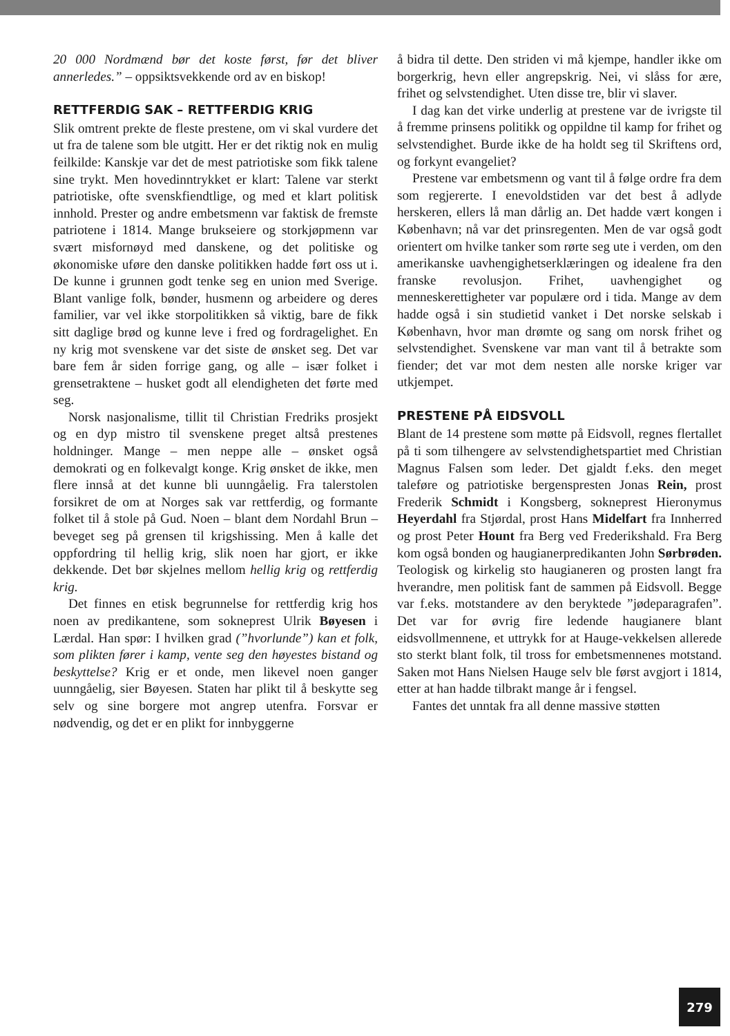20 000 Nordmænd bør det koste først, før det bliver annerledes.” – oppsiktsvekkende ord av en biskop!
RETTFERDIG SAK – RETTFERDIG KRIG
Slik omtrent prekte de fleste prestene, om vi skal vurdere det ut fra de talene som ble utgitt. Her er det riktig nok en mulig feilkilde: Kanskje var det de mest patriotiske som fikk talene sine trykt. Men hovedinntrykket er klart: Talene var sterkt patriotiske, ofte svenskfiendtlige, og med et klart politisk innhold. Prester og andre embetsmenn var faktisk de fremste patriotene i 1814. Mange brukseiere og storkjøpmenn var svært misfornøyd med danskene, og det politiske og økonomiske uføre den danske politikken hadde ført oss ut i. De kunne i grunnen godt tenke seg en union med Sverige. Blant vanlige folk, bønder, husmenn og arbeidere og deres familier, var vel ikke storpolitikken så viktig, bare de fikk sitt daglige brød og kunne leve i fred og fordragelighet. En ny krig mot svenskene var det siste de ønsket seg. Det var bare fem år siden forrige gang, og alle – især folket i grensetraktene – husket godt all elendigheten det førte med seg.
Norsk nasjonalisme, tillit til Christian Fredriks prosjekt og en dyp mistro til svenskene preget altså prestenes holdninger. Mange – men neppe alle – ønsket også demokrati og en folkevalgt konge. Krig ønsket de ikke, men flere innså at det kunne bli uunngåelig. Fra talerstolen forsikret de om at Norges sak var rettferdig, og formante folket til å stole på Gud. Noen – blant dem Nordahl Brun – beveget seg på grensen til krigshissing. Men å kalle det oppfordring til hellig krig, slik noen har gjort, er ikke dekkende. Det bør skjelnes mellom hellig krig og rettferdig krig.
Det finnes en etisk begrunnelse for rettferdig krig hos noen av predikantene, som sokneprest Ulrik Bøyesen i Lærdal. Han spør: I hvilken grad (”hvorlunde”) kan et folk, som plikten fører i kamp, vente seg den høyestes bistand og beskyttelse? Krig er et onde, men likevel noen ganger uunngåelig, sier Bøyesen. Staten har plikt til å beskytte seg selv og sine borgere mot angrep utenfra. Forsvar er nødvendig, og det er en plikt for innbyggerne
å bidra til dette. Den striden vi må kjempe, handler ikke om borgerkrig, hevn eller angrepskrig. Nei, vi slåss for ære, frihet og selvstendighet. Uten disse tre, blir vi slaver.
I dag kan det virke underlig at prestene var de ivrigste til å fremme prinsens politikk og oppildne til kamp for frihet og selvstendighet. Burde ikke de ha holdt seg til Skriftens ord, og forkynt evangeliet?
Prestene var embetsmenn og vant til å følge ordre fra dem som regjererte. I enevoldstiden var det best å adlyde herskeren, ellers lå man dårlig an. Det hadde vært kongen i København; nå var det prinsregenten. Men de var også godt orientert om hvilke tanker som rørte seg ute i verden, om den amerikanske uavhengighetserklæringen og idealene fra den franske revolusjon. Frihet, uavhengighet og menneskerettigheter var populære ord i tida. Mange av dem hadde også i sin studietid vanket i Det norske selskab i København, hvor man drømte og sang om norsk frihet og selvstendighet. Svenskene var man vant til å betrakte som fiender; det var mot dem nesten alle norske kriger var utkjempet.
PRESTENE PÅ EIDSVOLL
Blant de 14 prestene som møtte på Eidsvoll, regnes flertallet på ti som tilhengere av selvstendighetspartiet med Christian Magnus Falsen som leder. Det gjaldt f.eks. den meget taleføre og patriotiske bergenspresten Jonas Rein, prost Frederik Schmidt i Kongsberg, sokneprest Hieronymus Heyerdahl fra Stjørdal, prost Hans Midelfart fra Innherred og prost Peter Hount fra Berg ved Frederikshald. Fra Berg kom også bonden og haugianerpredikanten John Sørbrøden. Teologisk og kirkelig sto haugianeren og prosten langt fra hverandre, men politisk fant de sammen på Eidsvoll. Begge var f.eks. motstandere av den beryktede ”jødeparagrafen”. Det var for øvrig fire ledende haugianere blant eidsvollmennene, et uttrykk for at Hauge-vekkelsen allerede sto sterkt blant folk, til tross for embetsmennenes motstand. Saken mot Hans Nielsen Hauge selv ble først avgjort i 1814, etter at han hadde tilbrakt mange år i fengsel.
Fantes det unntak fra all denne massive støtten
279